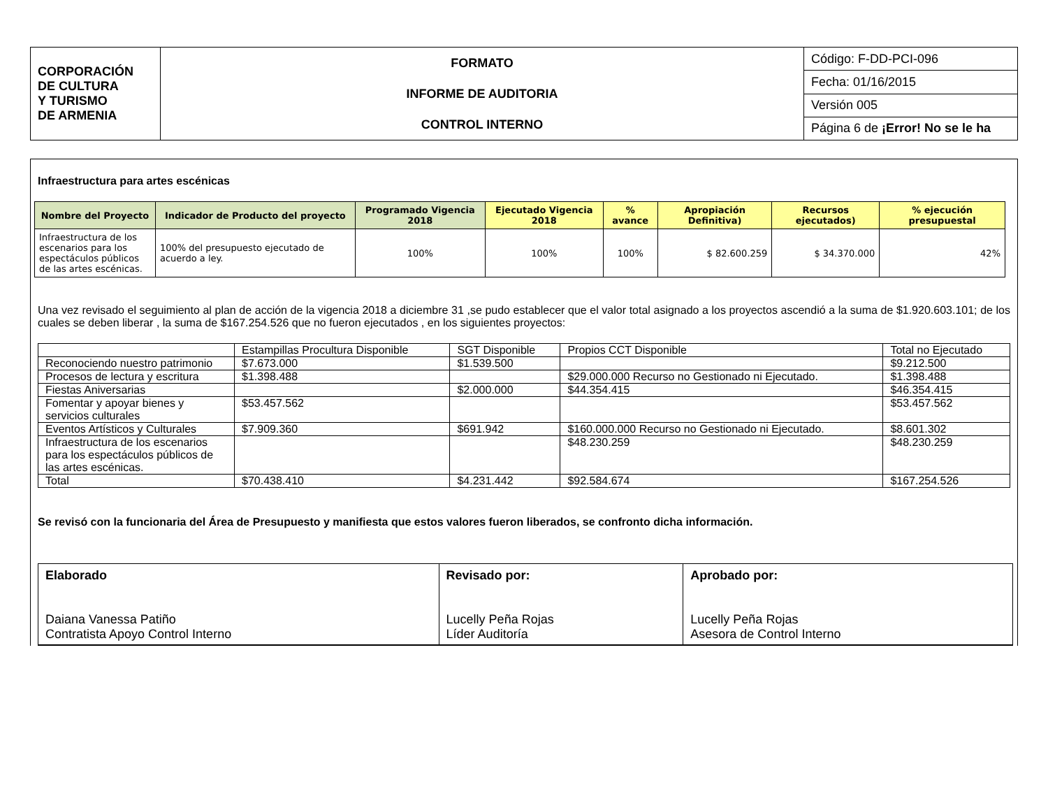| CORPORACIÓN DE CULTURA Y TURISMO DE ARMENIA | FORMATO INFORME DE AUDITORIA CONTROL INTERNO | Código: F-DD-PCI-096 |
| | | Fecha: 01/16/2015 |
| | | Versión 005 |
| | | Página 6 de ¡Error! No se le ha |
Infraestructura para artes escénicas
| Nombre del Proyecto | Indicador de Producto del proyecto | Programado Vigencia 2018 | Ejecutado Vigencia 2018 | % avance | Apropiación Definitiva) | Recursos ejecutados) | % ejecución presupuestal |
| --- | --- | --- | --- | --- | --- | --- | --- |
| Infraestructura de los escenarios para los espectáculos públicos de las artes escénicas. | 100% del presupuesto ejecutado de acuerdo a ley. | 100% | 100% | 100% | $ 82.600.259 | $ 34.370.000 | 42% |
Una vez revisado el seguimiento al plan de acción de la vigencia 2018 a diciembre 31 ,se pudo establecer que el valor total asignado a los proyectos ascendió a la suma de $1.920.603.101; de los cuales se deben liberar , la suma de $167.254.526 que no fueron ejecutados , en los siguientes proyectos:
| | Estampillas Procultura Disponible | SGT Disponible | Propios CCT Disponible | Total no Ejecutado |
| Reconociendo nuestro patrimonio | $7.673.000 | $1.539.500 | | $9.212.500 |
| Procesos de lectura y escritura | $1.398.488 | | $29.000.000 Recurso no Gestionado ni Ejecutado. | $1.398.488 |
| Fiestas Aniversarias | | $2.000.000 | $44.354.415 | $46.354.415 |
| Fomentar y apoyar bienes y servicios culturales | $53.457.562 | | | $53.457.562 |
| Eventos Artísticos y Culturales | $7.909.360 | $691.942 | $160.000.000 Recurso no Gestionado ni Ejecutado. | $8.601.302 |
| Infraestructura de los escenarios para los espectáculos públicos de las artes escénicas. | | | $48.230.259 | $48.230.259 |
| Total | $70.438.410 | $4.231.442 | $92.584.674 | $167.254.526 |
Se revisó con la funcionaria del Área de Presupuesto y manifiesta que estos valores fueron liberados, se confronto dicha información.
| Elaborado Daiana Vanessa Patiño Contratista Apoyo Control Interno | Revisado por: Lucelly Peña Rojas Líder Auditoría | Aprobado por: Lucelly Peña Rojas Asesora de Control Interno |